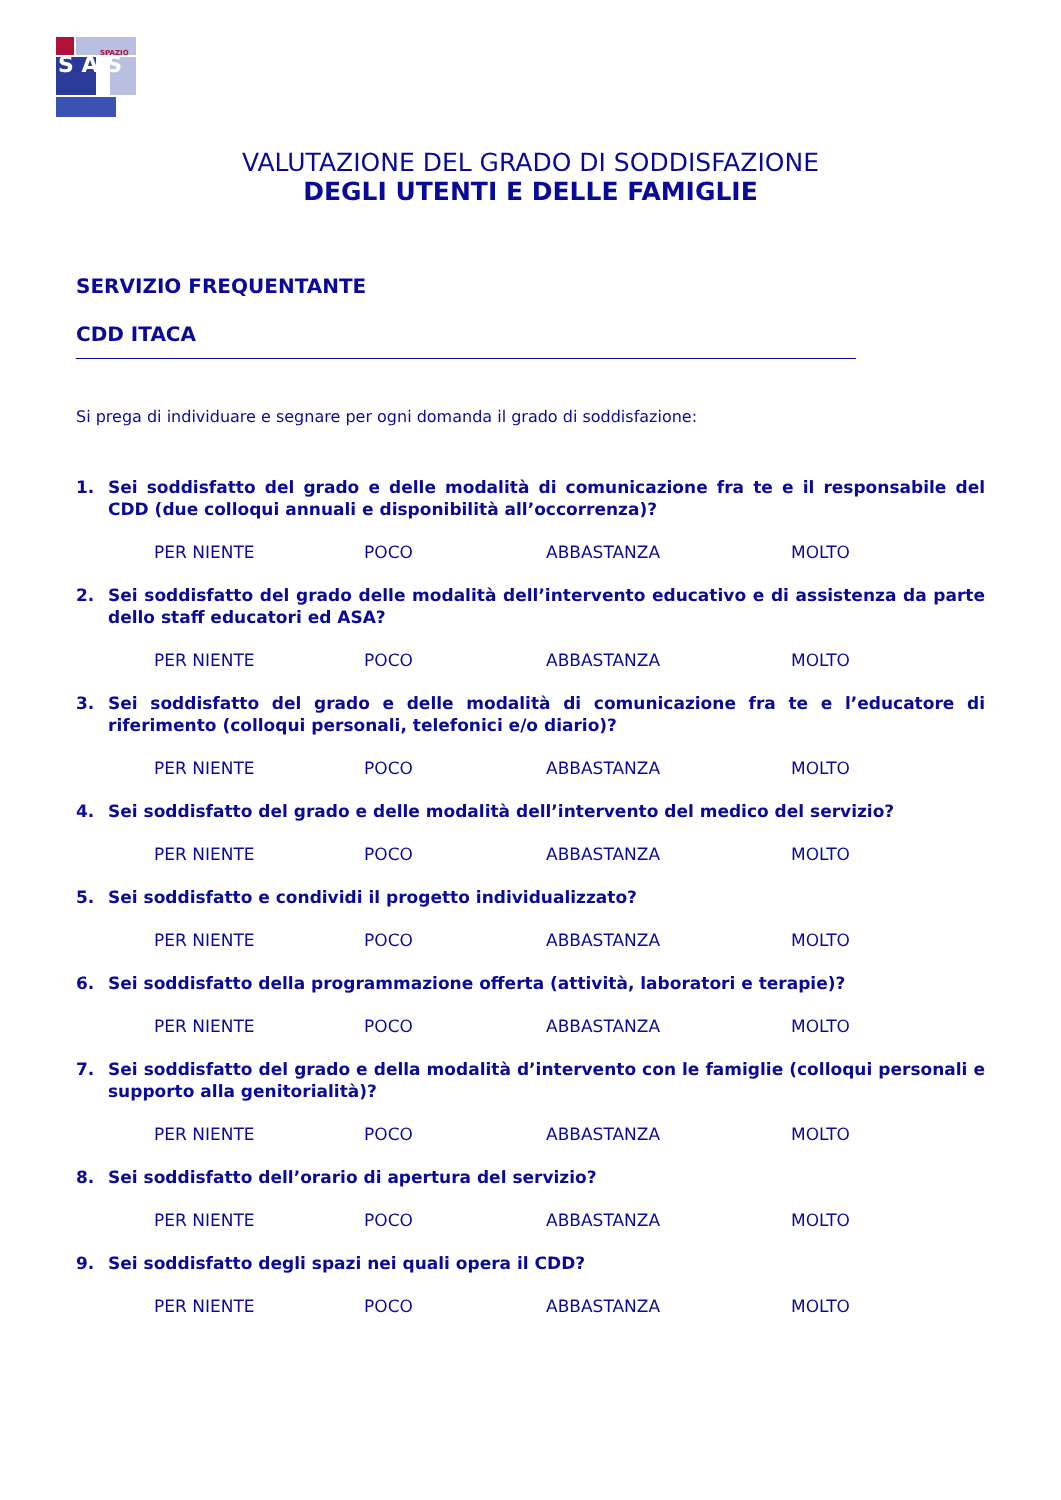S A S
SPAZIO
VALUTAZIONE DEL GRADO DI SODDISFAZIONE
DEGLI UTENTI E DELLE FAMIGLIE
SERVIZIO FREQUENTANTE
CDD ITACA
Si prega di individuare e segnare per ogni domanda il grado di soddisfazione:
1. Sei soddisfatto del grado e delle modalità di comunicazione fra te e il responsabile del CDD (due colloqui annuali e disponibilità all’occorrenza)?
PER NIENTE POCO ABBASTANZA MOLTO
2. Sei soddisfatto del grado delle modalità dell’intervento educativo e di assistenza da parte dello staff educatori ed ASA?
PER NIENTE POCO ABBASTANZA MOLTO
3. Sei soddisfatto del grado e delle modalità di comunicazione fra te e l’educatore di riferimento (colloqui personali, telefonici e/o diario)?
PER NIENTE POCO ABBASTANZA MOLTO
4. Sei soddisfatto del grado e delle modalità dell’intervento del medico del servizio?
PER NIENTE POCO ABBASTANZA MOLTO
5. Sei soddisfatto e condividi il progetto individualizzato?
PER NIENTE POCO ABBASTANZA MOLTO
6. Sei soddisfatto della programmazione offerta (attività, laboratori e terapie)?
PER NIENTE POCO ABBASTANZA MOLTO
7. Sei soddisfatto del grado e della modalità d’intervento con le famiglie (colloqui personali e supporto alla genitorialità)?
PER NIENTE POCO ABBASTANZA MOLTO
8. Sei soddisfatto dell’orario di apertura del servizio?
PER NIENTE POCO ABBASTANZA MOLTO
9. Sei soddisfatto degli spazi nei quali opera il CDD?
PER NIENTE POCO ABBASTANZA MOLTO